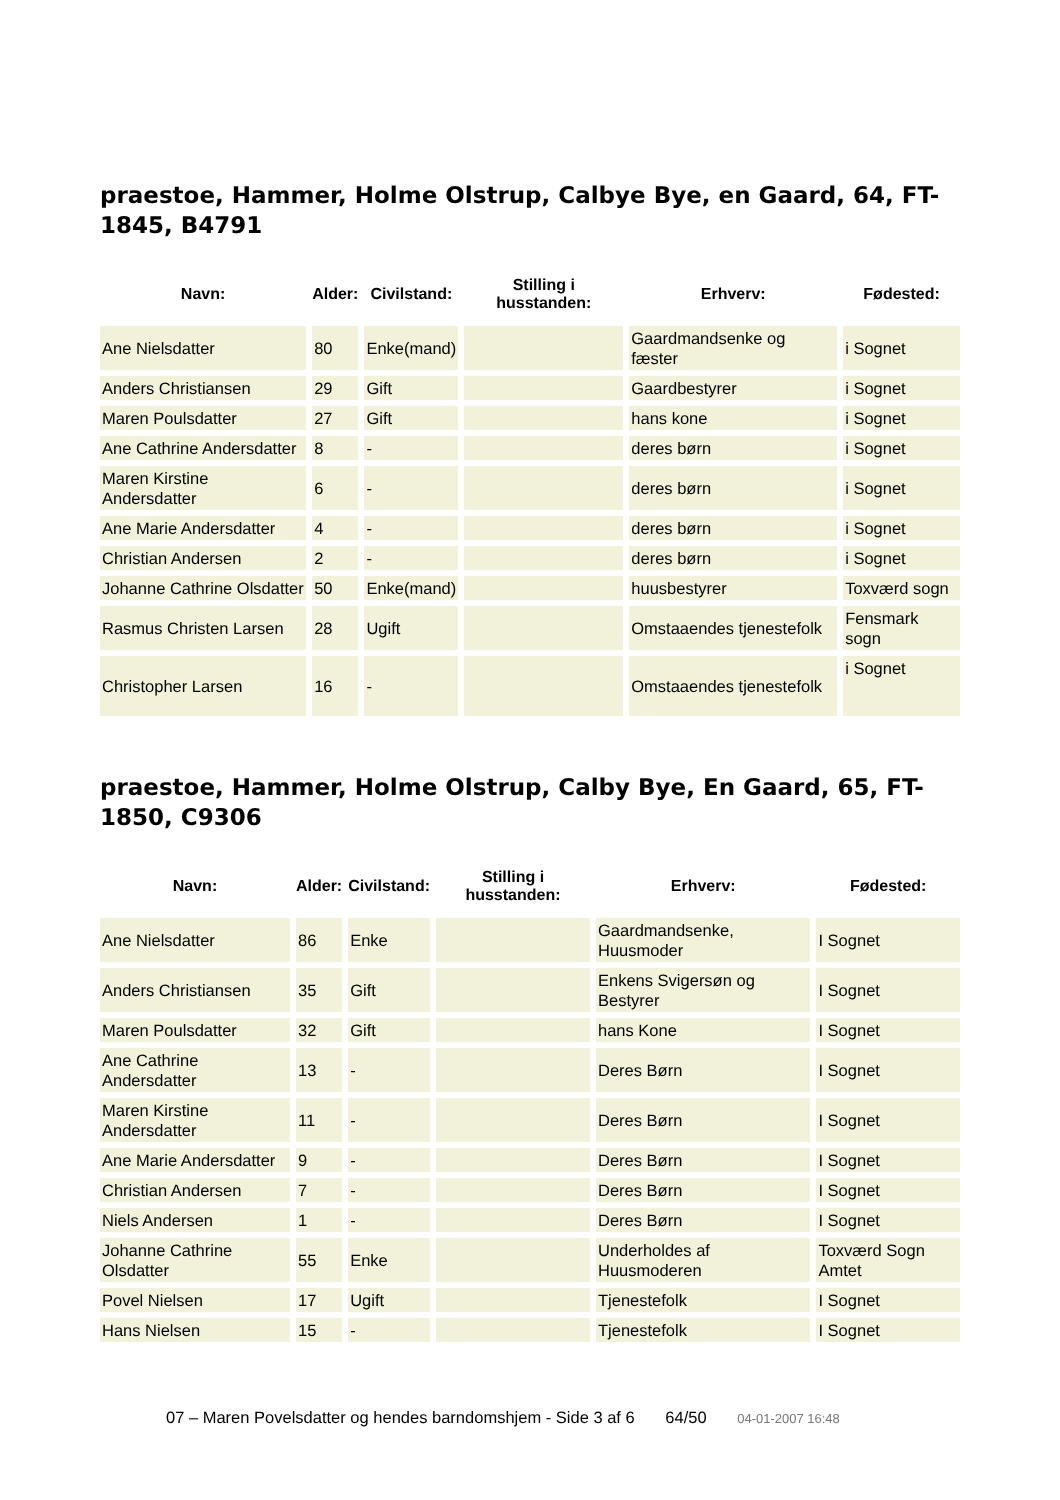praestoe, Hammer, Holme Olstrup, Calbye Bye, en Gaard, 64, FT-1845, B4791
| Navn: | Alder: | Civilstand: | Stilling i husstanden: | Erhverv: | Fødested: |
| --- | --- | --- | --- | --- | --- |
| Ane Nielsdatter | 80 | Enke(mand) | | Gaardmandsenke og fæster | i Sognet |
| Anders Christiansen | 29 | Gift | | Gaardbestyrer | i Sognet |
| Maren Poulsdatter | 27 | Gift | | hans kone | i Sognet |
| Ane Cathrine Andersdatter | 8 | - | | deres børn | i Sognet |
| Maren Kirstine Andersdatter | 6 | - | | deres børn | i Sognet |
| Ane Marie Andersdatter | 4 | - | | deres børn | i Sognet |
| Christian Andersen | 2 | - | | deres børn | i Sognet |
| Johanne Cathrine Olsdatter | 50 | Enke(mand) | | huusbestyrer | Toxværd sogn |
| Rasmus Christen Larsen | 28 | Ugift | | Omstaaendes tjenestefolk | Fensmark sogn |
| Christopher Larsen | 16 | - | | Omstaaendes tjenestefolk | i Sognet |
praestoe, Hammer, Holme Olstrup, Calby Bye, En Gaard, 65, FT-1850, C9306
| Navn: | Alder: | Civilstand: | Stilling i husstanden: | Erhverv: | Fødested: |
| --- | --- | --- | --- | --- | --- |
| Ane Nielsdatter | 86 | Enke | | Gaardmandsenke, Huusmoder | I Sognet |
| Anders Christiansen | 35 | Gift | | Enkens Svigersøn og Bestyrer | I Sognet |
| Maren Poulsdatter | 32 | Gift | | hans Kone | I Sognet |
| Ane Cathrine Andersdatter | 13 | - | | Deres Børn | I Sognet |
| Maren Kirstine Andersdatter | 11 | - | | Deres Børn | I Sognet |
| Ane Marie Andersdatter | 9 | - | | Deres Børn | I Sognet |
| Christian Andersen | 7 | - | | Deres Børn | I Sognet |
| Niels Andersen | 1 | - | | Deres Børn | I Sognet |
| Johanne Cathrine Olsdatter | 55 | Enke | | Underholdes af Huusmoderen | Toxværd Sogn Amtet |
| Povel Nielsen | 17 | Ugift | | Tjenestefolk | I Sognet |
| Hans Nielsen | 15 | - | | Tjenestefolk | I Sognet |
07 – Maren Povelsdatter og hendes barndomshjem - Side 3 af 6 64/50 04-01-2007 16:48